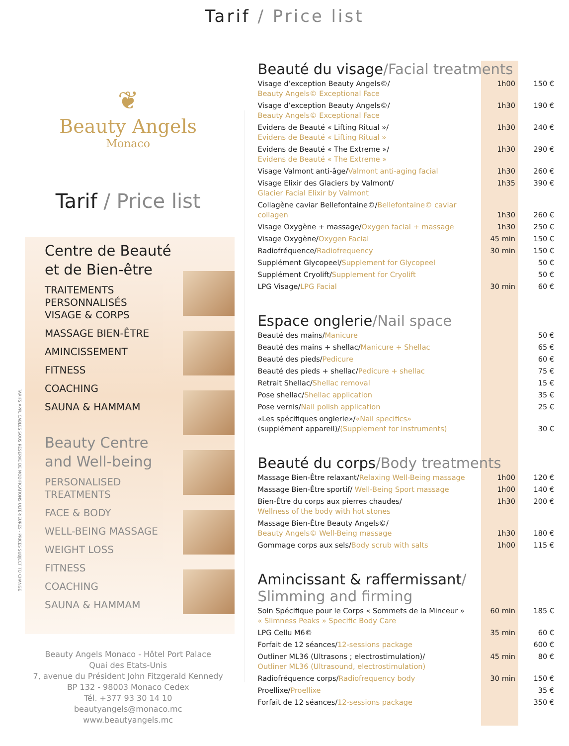Tarif / Price list
TARIFS APPLICABLES SOUS RÉSERVE DE MODIFICATIONS ULTÉRIEURES - PRICES SUBJECT TO CHANGE
❦
Beauty Angels
Monaco
Tarif / Price list
Centre de Beauté
et de Bien-être
TRAITEMENTS
PERSONNALISÉS
VISAGE & CORPS
MASSAGE BIEN-ÊTRE
AMINCISSEMENT
FITNESS
COACHING
SAUNA & HAMMAM
Beauty Centre
and Well-being
PERSONALISED
TREATMENTS
FACE & BODY
WELL-BEING MASSAGE
WEIGHT LOSS
FITNESS
COACHING
SAUNA & HAMMAM
Beauty Angels Monaco - Hôtel Port Palace
Quai des Etats-Unis
7, avenue du Président John Fitzgerald Kennedy
BP 132 - 98003 Monaco Cedex
Tél. +377 93 30 14 10
beautyangels@monaco.mc
www.beautyangels.mc
Beauté du visage/Facial treatments
| Visage d’exception Beauty Angels©/ Beauty Angels© Exceptional Face | 1h00 | 150 € |
| Visage d’exception Beauty Angels©/ Beauty Angels© Exceptional Face | 1h30 | 190 € |
| Evidens de Beauté « Lifting Ritual »/ Evidens de Beauté « Lifting Ritual » | 1h30 | 240 € |
| Evidens de Beauté « The Extreme »/ Evidens de Beauté « The Extreme » | 1h30 | 290 € |
| Visage Valmont anti-âge/ Valmont anti-aging facial | 1h30 | 260 € |
| Visage Elixir des Glaciers by Valmont/ Glacier Facial Elixir by Valmont | 1h35 | 390 € |
| Collagène caviar Bellefontaine©/ Bellefontaine© caviar collagen | 1h30 | 260 € |
| Visage Oxygène + massage/ Oxygen facial + massage | 1h30 | 250 € |
| Visage Oxygène/ Oxygen Facial | 45 min | 150 € |
| Radiofréquence/ Radiofrequency | 30 min | 150 € |
| Supplément Glycopeel/ Supplement for Glycopeel | | 50 € |
| Supplément Cryolift/ Supplement for Cryolift | | 50 € |
| LPG Visage/ LPG Facial | 30 min | 60 € |
Espace onglerie/Nail space
| Beauté des mains/ Manicure | | 50 € |
| Beauté des mains + shellac/ Manicure + Shellac | | 65 € |
| Beauté des pieds/ Pedicure | | 60 € |
| Beauté des pieds + shellac/ Pedicure + shellac | | 75 € |
| Retrait Shellac/ Shellac removal | | 15 € |
| Pose shellac/ Shellac application | | 35 € |
| Pose vernis/ Nail polish application | | 25 € |
| «Les spécifiques onglerie»/ «Nail specifics» (supplément appareil)/ (Supplement for instruments) | | 30 € |
Beauté du corps/Body treatments
| Massage Bien-Être relaxant/ Relaxing Well-Being massage | 1h00 | 120 € |
| Massage Bien-Être sportif/ Well-Being Sport massage | 1h00 | 140 € |
| Bien-Être du corps aux pierres chaudes/ Wellness of the body with hot stones | 1h30 | 200 € |
| Massage Bien-Être Beauty Angels©/ Beauty Angels© Well-Being massage | 1h30 | 180 € |
| Gommage corps aux sels/ Body scrub with salts | 1h00 | 115 € |
Amincissant & raffermissant/
Slimming and firming
| Soin Spécifique pour le Corps « Sommets de la Minceur » « Slimness Peaks » Specific Body Care | 60 min | 185 € |
| LPG Cellu M6© | 35 min | 60 € |
| Forfait de 12 séances/ 12-sessions package | | 600 € |
| Outliner ML36 (Ultrasons ; electrostimulation)/ Outliner ML36 (Ultrasound, electrostimulation) | 45 min | 80 € |
| Radiofréquence corps/ Radiofrequency body | 30 min | 150 € |
| Proellixe/ Proellixe | | 35 € |
| Forfait de 12 séances/ 12-sessions package | | 350 € |